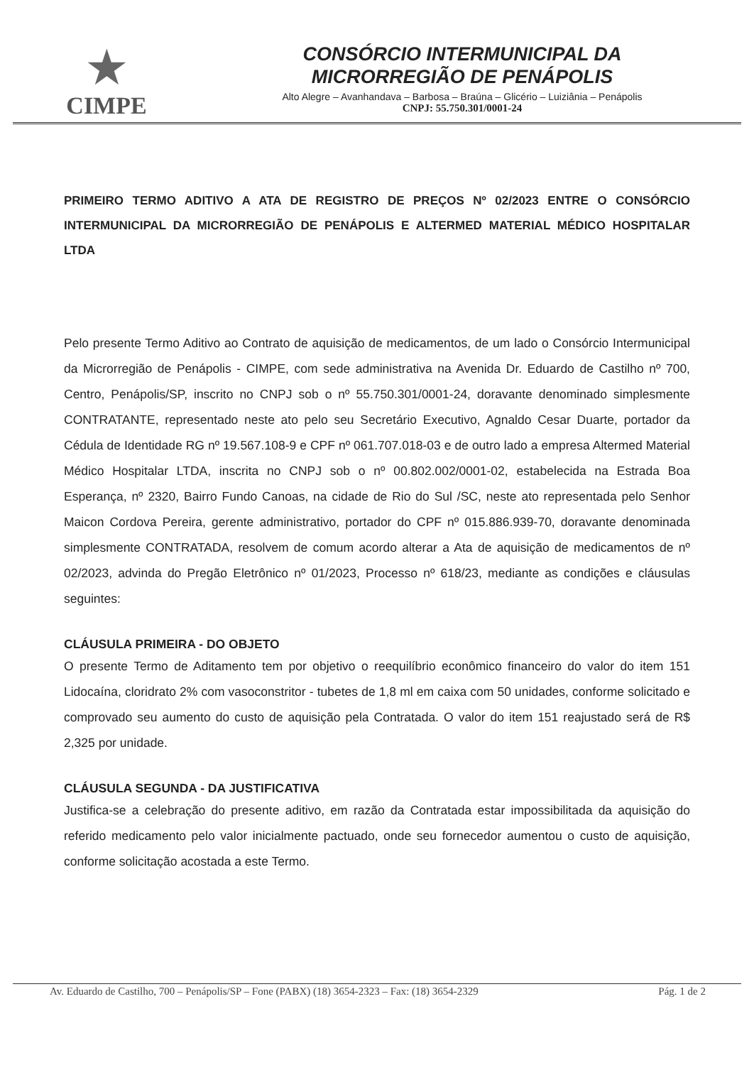★
CIMPE
CONSÓRCIO INTERMUNICIPAL DA
MICRORREGIÃO DE PENÁPOLIS
Alto Alegre – Avanhandava – Barbosa – Braúna – Glicério – Luiziânia – Penápolis
CNPJ: 55.750.301/0001-24
PRIMEIRO TERMO ADITIVO A ATA DE REGISTRO DE PREÇOS Nº 02/2023 ENTRE O CONSÓRCIO INTERMUNICIPAL DA MICRORREGIÃO DE PENÁPOLIS E ALTERMED MATERIAL MÉDICO HOSPITALAR LTDA
Pelo presente Termo Aditivo ao Contrato de aquisição de medicamentos, de um lado o Consórcio Intermunicipal da Microrregião de Penápolis - CIMPE, com sede administrativa na Avenida Dr. Eduardo de Castilho nº 700, Centro, Penápolis/SP, inscrito no CNPJ sob o nº 55.750.301/0001-24, doravante denominado simplesmente CONTRATANTE, representado neste ato pelo seu Secretário Executivo, Agnaldo Cesar Duarte, portador da Cédula de Identidade RG nº 19.567.108-9 e CPF nº 061.707.018-03 e de outro lado a empresa Altermed Material Médico Hospitalar LTDA, inscrita no CNPJ sob o nº 00.802.002/0001-02, estabelecida na Estrada Boa Esperança, nº 2320, Bairro Fundo Canoas, na cidade de Rio do Sul /SC, neste ato representada pelo Senhor Maicon Cordova Pereira, gerente administrativo, portador do CPF nº 015.886.939-70, doravante denominada simplesmente CONTRATADA, resolvem de comum acordo alterar a Ata de aquisição de medicamentos de nº 02/2023, advinda do Pregão Eletrônico nº 01/2023, Processo nº 618/23, mediante as condições e cláusulas seguintes:
CLÁUSULA PRIMEIRA - DO OBJETO
O presente Termo de Aditamento tem por objetivo o reequilíbrio econômico financeiro do valor do item 151 Lidocaína, cloridrato 2% com vasoconstritor - tubetes de 1,8 ml em caixa com 50 unidades, conforme solicitado e comprovado seu aumento do custo de aquisição pela Contratada. O valor do item 151 reajustado será de R$ 2,325 por unidade.
CLÁUSULA SEGUNDA - DA JUSTIFICATIVA
Justifica-se a celebração do presente aditivo, em razão da Contratada estar impossibilitada da aquisição do referido medicamento pelo valor inicialmente pactuado, onde seu fornecedor aumentou o custo de aquisição, conforme solicitação acostada a este Termo.
Av. Eduardo de Castilho, 700 – Penápolis/SP – Fone (PABX) (18) 3654-2323 – Fax: (18) 3654-2329 Pág. 1 de 2